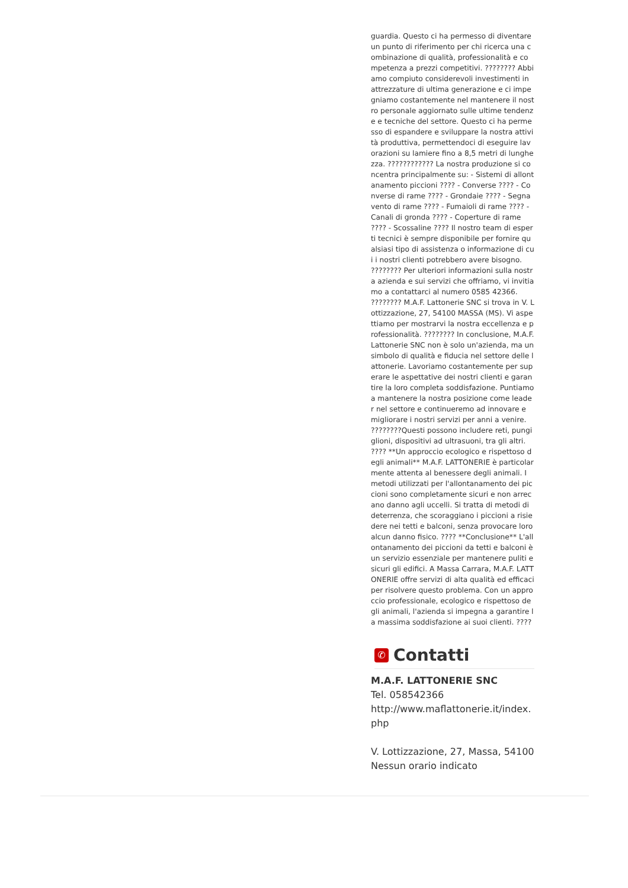guardia. Questo ci ha permesso di diventare un punto di riferimento per chi ricerca una combinazione di qualità, professionalità e competenza a prezzi competitivi. ???????? Abbiamo compiuto considerevoli investimenti in attrezzature di ultima generazione e ci impegniamo costantemente nel mantenere il nostro personale aggiornato sulle ultime tendenze e tecniche del settore. Questo ci ha permesso di espandere e sviluppare la nostra attività produttiva, permettendoci di eseguire lavorazioni su lamiere fino a 8,5 metri di lunghezza. ???????????? La nostra produzione si concentra principalmente su: - Sistemi di allontanamento piccioni ???? - Converse ???? - Converse di rame ???? - Grondaie ???? - Segnavento di rame ???? - Fumaioli di rame ???? - Canali di gronda ???? - Coperture di rame ???? - Scossaline ???? Il nostro team di esperti tecnici è sempre disponibile per fornire qualsiasi tipo di assistenza o informazione di cui i nostri clienti potrebbero avere bisogno. ???????? Per ulteriori informazioni sulla nostra azienda e sui servizi che offriamo, vi invitiamo a contattarci al numero 0585 42366. ???????? M.A.F. Lattonerie SNC si trova in V. Lottizzazione, 27, 54100 MASSA (MS). Vi aspettiamo per mostrarvi la nostra eccellenza e professionalità. ???????? In conclusione, M.A.F. Lattonerie SNC non è solo un'azienda, ma un simbolo di qualità e fiducia nel settore delle lattonerie. Lavoriamo costantemente per superare le aspettative dei nostri clienti e garantire la loro completa soddisfazione. Puntiamo a mantenere la nostra posizione come leader nel settore e continueremo ad innovare e migliorare i nostri servizi per anni a venire. ????????Questi possono includere reti, pungiglioni, dispositivi ad ultrasuoni, tra gli altri. ???? **Un approccio ecologico e rispettoso degli animali** M.A.F. LATTONERIE è particolarmente attenta al benessere degli animali. I metodi utilizzati per l'allontanamento dei piccioni sono completamente sicuri e non arrecano danno agli uccelli. Si tratta di metodi di deterrenza, che scoraggiano i piccioni a risiedere nei tetti e balconi, senza provocare loro alcun danno fisico. ???? **Conclusione** L'allontanamento dei piccioni da tetti e balconi è un servizio essenziale per mantenere puliti e sicuri gli edifici. A Massa Carrara, M.A.F. LATTONERIE offre servizi di alta qualità ed efficaci per risolvere questo problema. Con un approccio professionale, ecologico e rispettoso degli animali, l'azienda si impegna a garantire la massima soddisfazione ai suoi clienti. ????
✆ Contatti
M.A.F. LATTONERIE SNC
Tel. 058542366
http://www.maflattonerie.it/index.php
V. Lottizzazione, 27, Massa, 54100
Nessun orario indicato